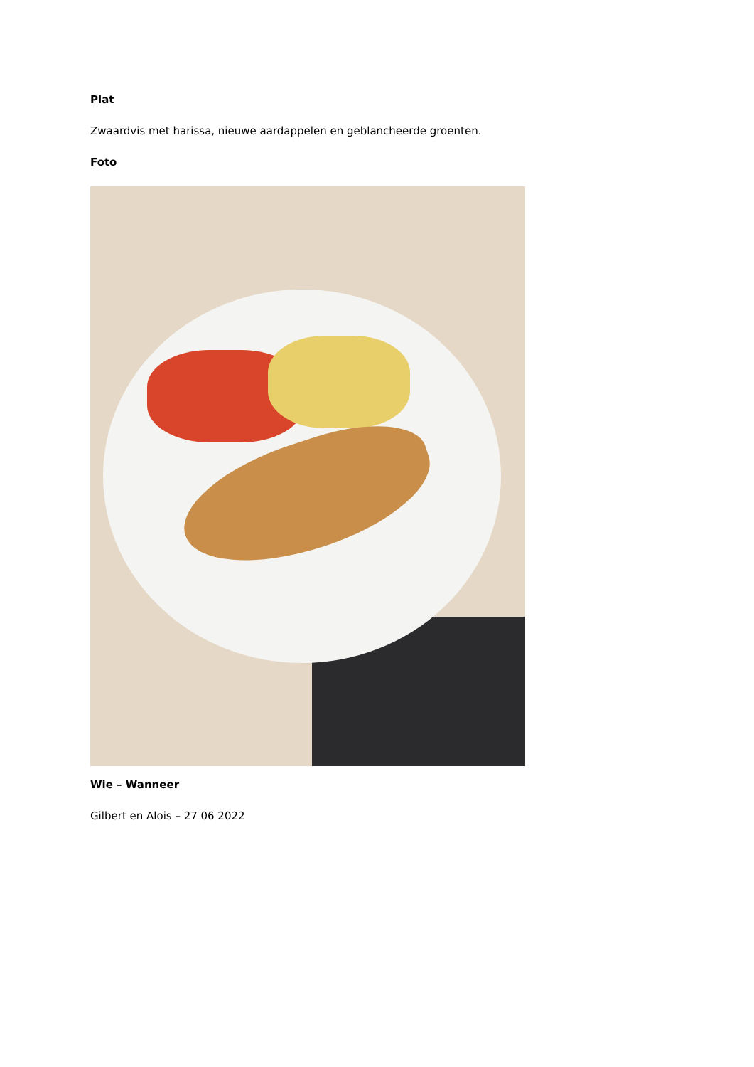Plat
Zwaardvis met harissa, nieuwe aardappelen en geblancheerde groenten.
Foto
Wie – Wanneer
Gilbert en Alois – 27 06 2022